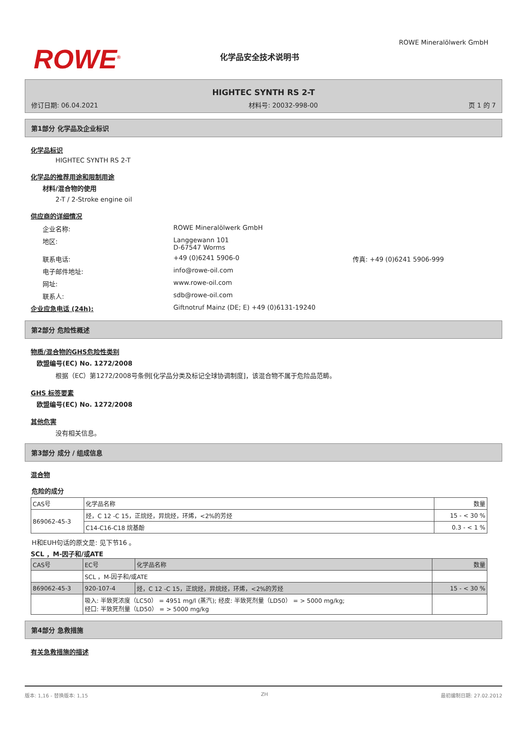ROWE<sup>®</sup>
化学品安全技术说明书
ROWE Mineralölwerk GmbH
HIGHTEC SYNTH RS 2-T
修订日期: 06.04.2021 材料号: 20032-998-00 页 1 的 7
第1部分 化学品及企业标识
化学品标识
HIGHTEC SYNTH RS 2-T
化学品的推荐用途和限制用途
材料/混合物的使用
2-T / 2-Stroke engine oil
供应商的详细情况
企业名称: ROWE Mineralölwerk GmbH
地区: Langgewann 101
D-67547 Worms
联系电话: +49 (0)6241 5906-0 传真: +49 (0)6241 5906-999
电子邮件地址: info@rowe-oil.com
网址: www.rowe-oil.com
联系人: sdb@rowe-oil.com
企业应急电话 (24h): Giftnotruf Mainz (DE; E) +49 (0)6131-19240
第2部分 危险性概述
物质/混合物的GHS危险性类别
欧盟编号(EC) No. 1272/2008
根据（EC）第1272/2008号条例[化学品分类及标记全球协调制度]，该混合物不属于危险品范畴。
GHS 标签要素
欧盟编号(EC) No. 1272/2008
其他危害
没有相关信息。
第3部分 成分 / 组成信息
混合物
危险的成分
| CAS号 | 化学品名称 | 数量 |
| --- | --- | --- |
| 869062-45-3 | 烃，C 12 -C 15，正烷烃，异烷烃，环烯，<2%的芳烃 | 15 - < 30 % |
| | C14-C16-C18 烷基酚 | 0.3 - < 1 % |
H和EUH句话的原文是: 见下节16 。
SCL ，M-因子和/或ATE
| CAS号 | EC号 | 化学品名称 | 数量 |
| --- | --- | --- | --- |
| | SCL ，M-因子和/或ATE | | |
| 869062-45-3 | 920-107-4 | 烃，C 12 -C 15，正烷烃，异烷烃，环烯，<2%的芳烃 | 15 - < 30 % |
| | 吸入: 半致死浓度（LC50） = 4951 mg/l (蒸汽); 经皮: 半致死剂量（LD50） = > 5000 mg/kg; 经口: 半致死剂量（LD50） = > 5000 mg/kg | | |
第4部分 急救措施
有关急救措施的描述
版本: 1,16 - 替换版本: 1,15 ZH 最初编制日期: 27.02.2012